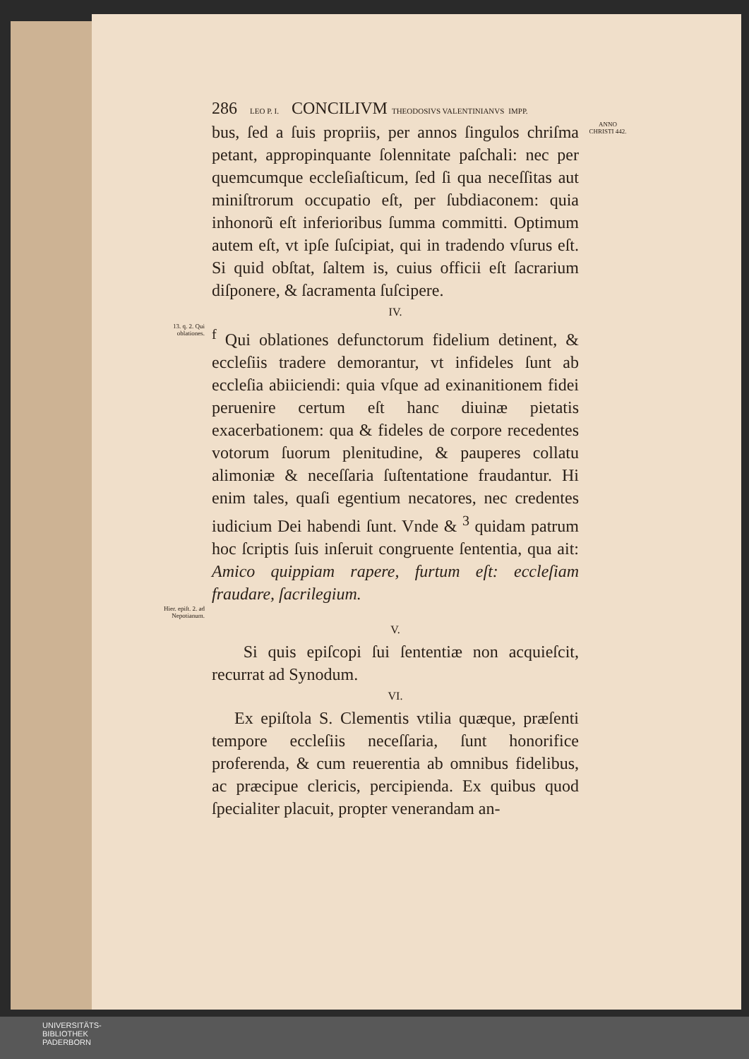286 LEO P. I. CONCILIVM THEODOSIVS VALENTINIANVS IMPP.
bus, ſed a ſuis propriis, per annos ſingulos chriſma petant, appropinquante ſolennitate paſchali: nec per quemcumque eccleſiaſticum, ſed ſi qua neceſſitas aut miniſtrorum occupatio eſt, per ſubdiaconem: quia inhonorũ eſt inferioribus ſumma committi. Optimum autem eſt, vt ipſe ſuſcipiat, qui in tradendo vſurus eſt. Si quid obſtat, ſaltem is, cuius officii eſt ſacrarium diſponere, & ſacramenta ſuſcipere.
ANNO CHRISTI 442.
IV.
13. q. 2. Qui oblationes.
<sup>f</sup> Qui oblationes defunctorum fidelium detinent, & eccleſiis tradere demorantur, vt infideles ſunt ab eccleſia abiiciendi: quia vſque ad exinanitionem fidei peruenire certum eſt hanc diuinæ pietatis exacerbationem: qua & fideles de corpore recedentes votorum ſuorum plenitudine, & pauperes collatu alimoniæ & neceſſaria ſuſtentatione fraudantur. Hi enim tales, quaſi egentium necatores, nec credentes iudicium Dei habendi ſunt. Vnde & <sup>3</sup> quidam patrum hoc ſcriptis ſuis inſeruit congruente ſententia, qua ait: Amico quippiam rapere, furtum eſt: eccleſiam fraudare, ſacrilegium.
Hier. epiſt. 2. ad Nepotianum.
V.
Si quis epiſcopi ſui ſententiæ non acquieſcit, recurrat ad Synodum.
VI.
Ex epiſtola S. Clementis vtilia quæque, præſenti tempore eccleſiis neceſſaria, ſunt honorifice proferenda, & cum reuerentia ab omnibus fidelibus, ac præcipue clericis, percipienda. Ex quibus quod ſpecialiter placuit, propter venerandam an-
UNIVERSITÄTS-
BIBLIOTHEK
PADERBORN